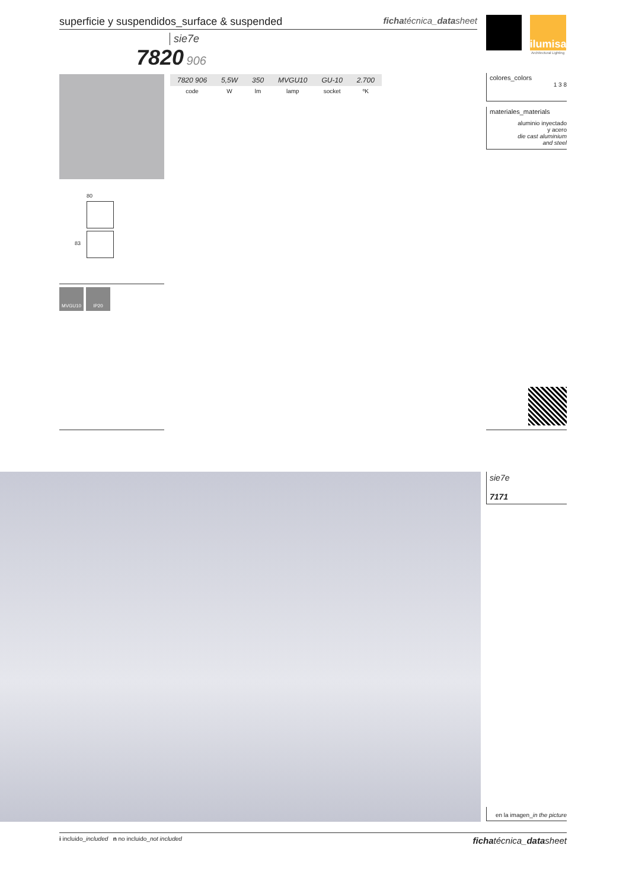superficie y suspendidos_surface & suspended fichatécnica_datasheet
ilumisa
Architectural Lighting
sie7e
7820 906
| 7820 906 | 5,5W | 350 | MVGU10 | GU-10 | 2.700 |
| --- | --- | --- | --- | --- | --- |
| code | W | lm | lamp | socket | ºK |
colores_colors
1 3 8
materiales_materials
aluminio inyectado
y acero
die cast aluminium
and steel
80
83
MVGU10 IP20
sie7e
7171
en la imagen_in the picture
i incluido_included n no incluido_not included fichatécnica_datasheet